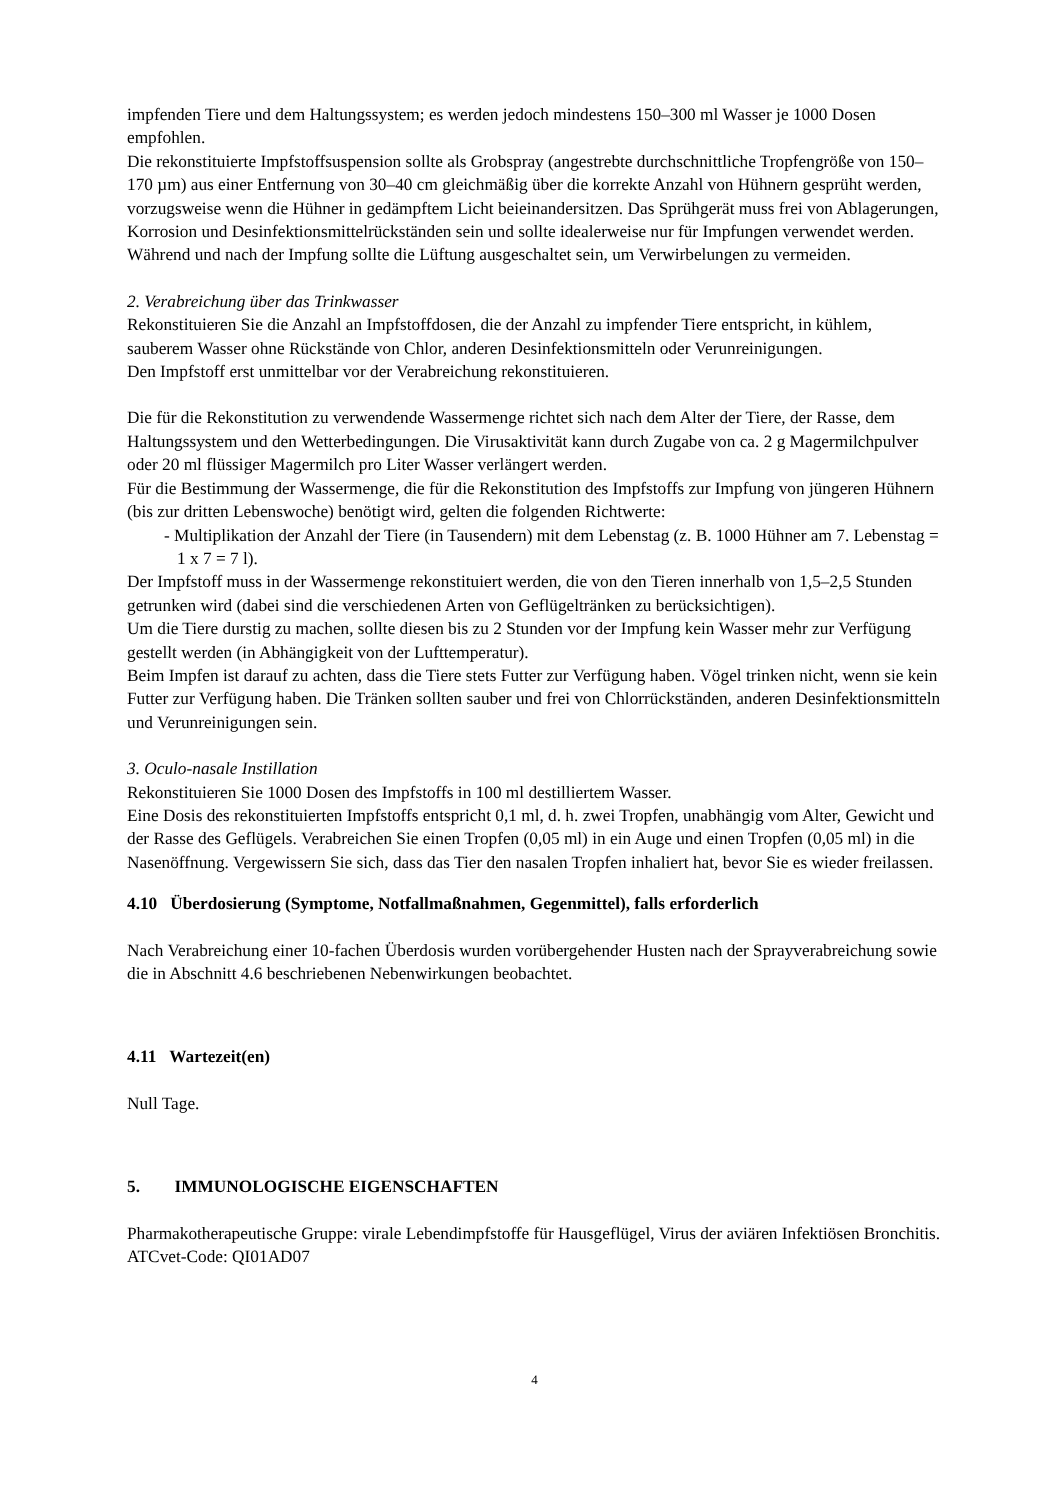impfenden Tiere und dem Haltungssystem; es werden jedoch mindestens 150–300 ml Wasser je 1000 Dosen empfohlen.
Die rekonstituierte Impfstoffsuspension sollte als Grobspray (angestrebte durchschnittliche Tropfengröße von 150–170 µm) aus einer Entfernung von 30–40 cm gleichmäßig über die korrekte Anzahl von Hühnern gesprüht werden, vorzugsweise wenn die Hühner in gedämpftem Licht beieinandersitzen. Das Sprühgerät muss frei von Ablagerungen, Korrosion und Desinfektionsmittelrückständen sein und sollte idealerweise nur für Impfungen verwendet werden. Während und nach der Impfung sollte die Lüftung ausgeschaltet sein, um Verwirbelungen zu vermeiden.
2. Verabreichung über das Trinkwasser
Rekonstituieren Sie die Anzahl an Impfstoffdosen, die der Anzahl zu impfender Tiere entspricht, in kühlem, sauberem Wasser ohne Rückstände von Chlor, anderen Desinfektionsmitteln oder Verunreinigungen.
Den Impfstoff erst unmittelbar vor der Verabreichung rekonstituieren.
Die für die Rekonstitution zu verwendende Wassermenge richtet sich nach dem Alter der Tiere, der Rasse, dem Haltungssystem und den Wetterbedingungen. Die Virusaktivität kann durch Zugabe von ca. 2 g Magermilchpulver oder 20 ml flüssiger Magermilch pro Liter Wasser verlängert werden.
Für die Bestimmung der Wassermenge, die für die Rekonstitution des Impfstoffs zur Impfung von jüngeren Hühnern (bis zur dritten Lebenswoche) benötigt wird, gelten die folgenden Richtwerte:
- Multiplikation der Anzahl der Tiere (in Tausendern) mit dem Lebenstag (z. B. 1000 Hühner am 7. Lebenstag = 1 x 7 = 7 l).
Der Impfstoff muss in der Wassermenge rekonstituiert werden, die von den Tieren innerhalb von 1,5–2,5 Stunden getrunken wird (dabei sind die verschiedenen Arten von Geflügeltränken zu berücksichtigen).
Um die Tiere durstig zu machen, sollte diesen bis zu 2 Stunden vor der Impfung kein Wasser mehr zur Verfügung gestellt werden (in Abhängigkeit von der Lufttemperatur).
Beim Impfen ist darauf zu achten, dass die Tiere stets Futter zur Verfügung haben. Vögel trinken nicht, wenn sie kein Futter zur Verfügung haben. Die Tränken sollten sauber und frei von Chlorrückständen, anderen Desinfektionsmitteln und Verunreinigungen sein.
3. Oculo-nasale Instillation
Rekonstituieren Sie 1000 Dosen des Impfstoffs in 100 ml destilliertem Wasser.
Eine Dosis des rekonstituierten Impfstoffs entspricht 0,1 ml, d. h. zwei Tropfen, unabhängig vom Alter, Gewicht und der Rasse des Geflügels. Verabreichen Sie einen Tropfen (0,05 ml) in ein Auge und einen Tropfen (0,05 ml) in die Nasenöffnung. Vergewissern Sie sich, dass das Tier den nasalen Tropfen inhaliert hat, bevor Sie es wieder freilassen.
4.10 Überdosierung (Symptome, Notfallmaßnahmen, Gegenmittel), falls erforderlich
Nach Verabreichung einer 10-fachen Überdosis wurden vorübergehender Husten nach der Sprayverabreichung sowie die in Abschnitt 4.6 beschriebenen Nebenwirkungen beobachtet.
4.11 Wartezeit(en)
Null Tage.
5. IMMUNOLOGISCHE EIGENSCHAFTEN
Pharmakotherapeutische Gruppe: virale Lebendimpfstoffe für Hausgeflügel, Virus der aviären Infektiösen Bronchitis.
ATCvet-Code: QI01AD07
4